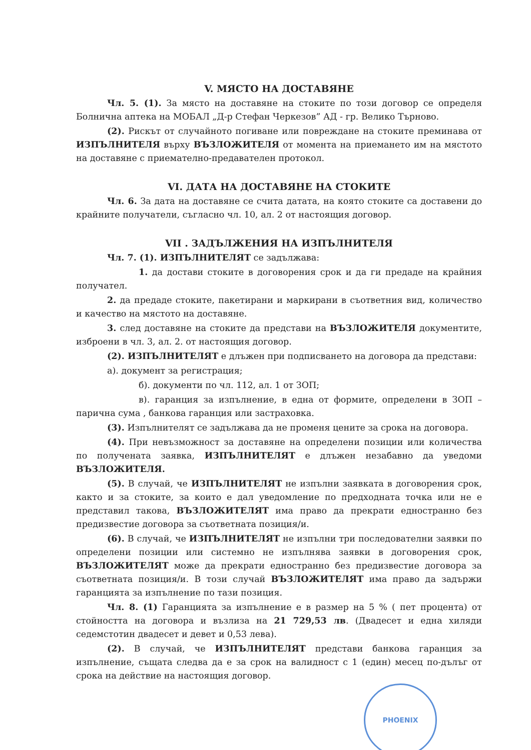V. МЯСТО НА ДОСТАВЯНЕ
Чл. 5. (1). За място на доставяне на стоките по този договор се определя Болнична аптека на МОБАЛ „Д-р Стефан Черкезов” АД - гр. Велико Търново.
(2). Рискът от случайното погиване или повреждане на стоките преминава от ИЗПЪЛНИТЕЛЯ върху ВЪЗЛОЖИТЕЛЯ от момента на приемането им на мястото на доставяне с приемателно-предавателен протокол.
VI. ДАТА НА ДОСТАВЯНЕ НА СТОКИТЕ
Чл. 6. За дата на доставяне се счита датата, на която стоките са доставени до крайните получатели, съгласно чл. 10, ал. 2 от настоящия договор.
VII . ЗАДЪЛЖЕНИЯ НА ИЗПЪЛНИТЕЛЯ
Чл. 7. (1). ИЗПЪЛНИТЕЛЯТ се задължава:
1. да достави стоките в договорения срок и да ги предаде на крайния получател.
2. да предаде стоките, пакетирани и маркирани в съответния вид, количество и качество на мястото на доставяне.
3. след доставяне на стоките да представи на ВЪЗЛОЖИТЕЛЯ документите, изброени в чл. 3, ал. 2. от настоящия договор.
(2). ИЗПЪЛНИТЕЛЯТ е длъжен при подписването на договора да представи:
а). документ за регистрация;
б). документи по чл. 112, ал. 1 от ЗОП;
в). гаранция за изпълнение, в една от формите, определени в ЗОП – парична сума , банкова гаранция или застраховка.
(3). Изпълнителят се задължава да не променя цените за срока на договора.
(4). При невъзможност за доставяне на определени позиции или количества по получената заявка, ИЗПЪЛНИТЕЛЯТ е длъжен незабавно да уведоми ВЪЗЛОЖИТЕЛЯ.
(5). В случай, че ИЗПЪЛНИТЕЛЯТ не изпълни заявката в договорения срок, както и за стоките, за които е дал уведомление по предходната точка или не е представил такова, ВЪЗЛОЖИТЕЛЯТ има право да прекрати едностранно без предизвестие договора за съответната позиция/и.
(6). В случай, че ИЗПЪЛНИТЕЛЯТ не изпълни три последователни заявки по определени позиции или системно не изпълнява заявки в договорения срок, ВЪЗЛОЖИТЕЛЯТ може да прекрати едностранно без предизвестие договора за съответната позиция/и. В този случай ВЪЗЛОЖИТЕЛЯТ има право да задържи гаранцията за изпълнение по тази позиция.
Чл. 8. (1) Гаранцията за изпълнение е в размер на 5 % ( пет процента) от стойността на договора и възлиза на 21 729,53 лв. (Двадесет и една хиляди седемстотин двадесет и девет и 0,53 лева).
(2). В случай, че ИЗПЪЛНИТЕЛЯТ представи банкова гаранция за изпълнение, същата следва да е за срок на валидност с 1 (един) месец по-дълъг от срока на действие на настоящия договор.
PHOENIX